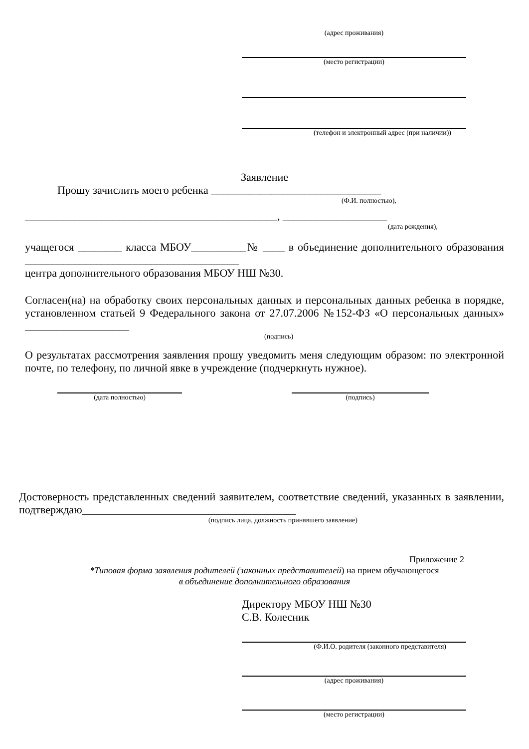(адрес проживания)
(место регистрации)
(телефон и электронный адрес (при наличии))
Заявление
Прошу зачислить моего ребенка _______________________________
(Ф.И. полностью),
______________________________________________, ___________________
(дата рождения),
учащегося ________ класса МБОУ__________№ ____ в объединение дополнительного образования _______________________________________
центра дополнительного образования МБОУ НШ №30.
Согласен(на) на обработку своих персональных данных и персональных данных ребенка в порядке, установленном статьей 9 Федерального закона от 27.07.2006 №152-ФЗ «О персональных данных» ___________________
(подпись)
О результатах рассмотрения заявления прошу уведомить меня следующим образом: по электронной почте, по телефону, по личной явке в учреждение (подчеркнуть нужное).
(дата полностью) (подпись)
Достоверность представленных сведений заявителем, соответствие сведений, указанных в заявлении, подтверждаю_______________________________________
(подпись лица, должность принявшего заявление)
Приложение 2
*Типовая форма заявления родителей (законных представителей) на прием обучающегося
в объединение дополнительного образования
Директору МБОУ НШ №30
С.В. Колесник
(Ф.И.О. родителя (законного представителя)
(адрес проживания)
(место регистрации)